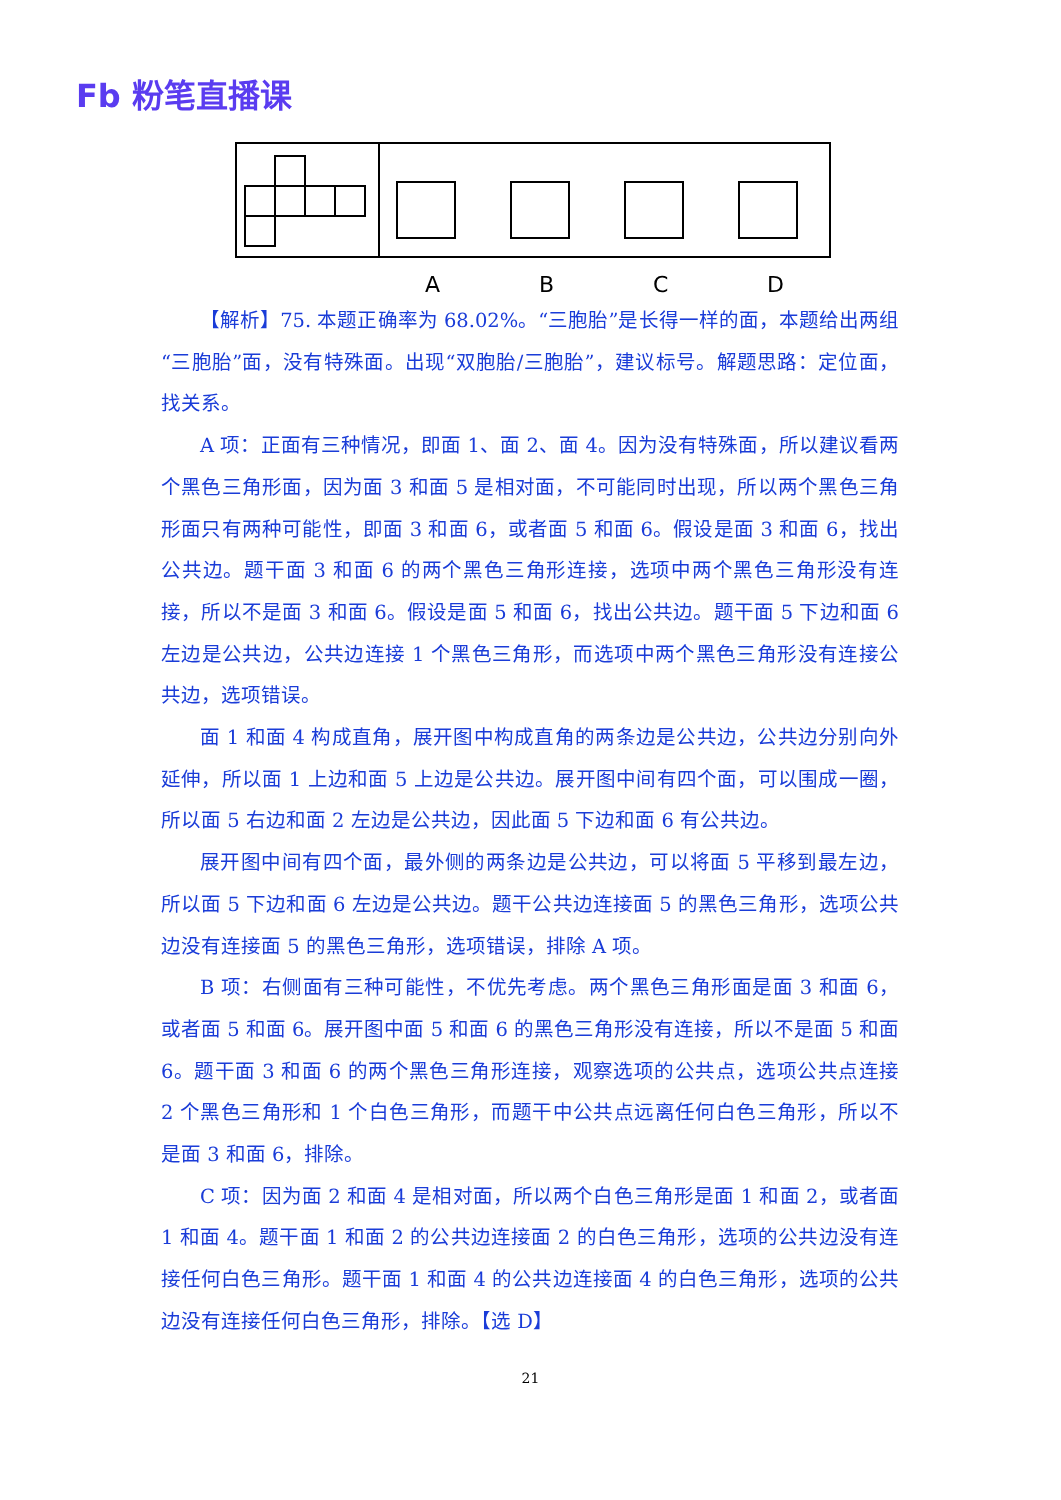Fb 粉笔直播课
A
B
C
D
【解析】75. 本题正确率为 68.02%。“三胞胎”是长得一样的面，本题给出两组“三胞胎”面，没有特殊面。出现“双胞胎/三胞胎”，建议标号。解题思路：定位面，找关系。
A 项：正面有三种情况，即面 1、面 2、面 4。因为没有特殊面，所以建议看两个黑色三角形面，因为面 3 和面 5 是相对面，不可能同时出现，所以两个黑色三角形面只有两种可能性，即面 3 和面 6，或者面 5 和面 6。假设是面 3 和面 6，找出公共边。题干面 3 和面 6 的两个黑色三角形连接，选项中两个黑色三角形没有连接，所以不是面 3 和面 6。假设是面 5 和面 6，找出公共边。题干面 5 下边和面 6 左边是公共边，公共边连接 1 个黑色三角形，而选项中两个黑色三角形没有连接公共边，选项错误。
面 1 和面 4 构成直角，展开图中构成直角的两条边是公共边，公共边分别向外延伸，所以面 1 上边和面 5 上边是公共边。展开图中间有四个面，可以围成一圈，所以面 5 右边和面 2 左边是公共边，因此面 5 下边和面 6 有公共边。
展开图中间有四个面，最外侧的两条边是公共边，可以将面 5 平移到最左边，所以面 5 下边和面 6 左边是公共边。题干公共边连接面 5 的黑色三角形，选项公共边没有连接面 5 的黑色三角形，选项错误，排除 A 项。
B 项：右侧面有三种可能性，不优先考虑。两个黑色三角形面是面 3 和面 6，或者面 5 和面 6。展开图中面 5 和面 6 的黑色三角形没有连接，所以不是面 5 和面 6。题干面 3 和面 6 的两个黑色三角形连接，观察选项的公共点，选项公共点连接 2 个黑色三角形和 1 个白色三角形，而题干中公共点远离任何白色三角形，所以不是面 3 和面 6，排除。
C 项：因为面 2 和面 4 是相对面，所以两个白色三角形是面 1 和面 2，或者面 1 和面 4。题干面 1 和面 2 的公共边连接面 2 的白色三角形，选项的公共边没有连接任何白色三角形。题干面 1 和面 4 的公共边连接面 4 的白色三角形，选项的公共边没有连接任何白色三角形，排除。【选 D】
21